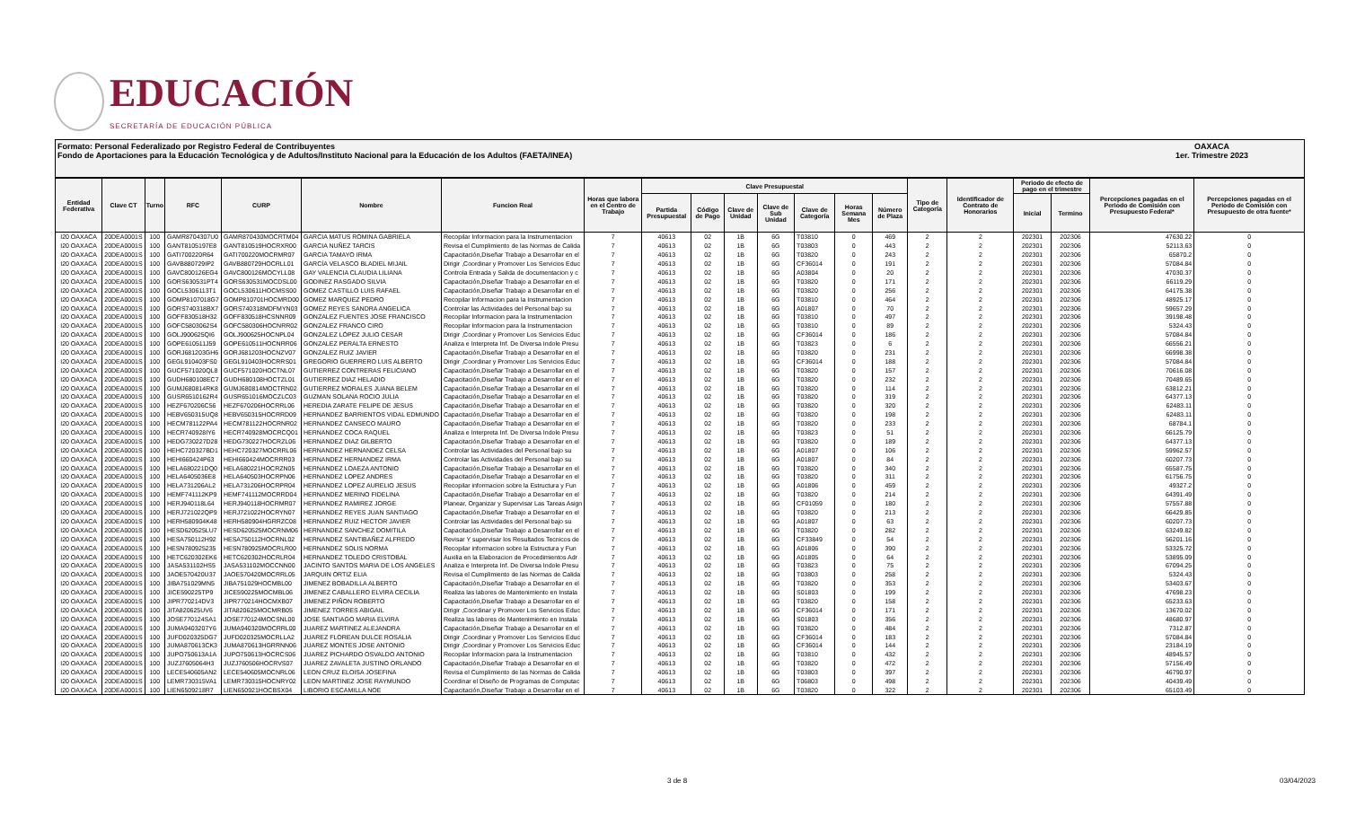EDUCACIÓN
SECRETARÍA DE EDUCACIÓN PÚBLICA
Formato: Personal Federalizado por Registro Federal de Contribuyentes
Fondo de Aportaciones para la Educación Tecnológica y de Adultos/Instituto Nacional para la Educación de los Adultos (FAETA/INEA)
OAXACA
1er. Trimestre 2023
| Entidad Federativa | Clave CT | Turno | RFC | CURP | Nombre | Funcion Real | Horas que labora en el Centro de Trabajo | Clave Presupuestal | | | | | | | Tipo de Categoría | Identificador de Contrato de Honorarios | Periodo de efecto de pago en el trimestre | | Percepciones pagadas en el Periodo de Comisión con Presupuesto Federal* | Percepciones pagadas en el Periodo de Comisión con Presupuesto de otra fuente* |
| --- | --- | --- | --- | --- | --- | --- | --- | --- | --- | --- | --- | --- | --- | --- | --- | --- | --- | --- | --- | --- |
| | | | | | | | | Partida Presupuestal | Código de Pago | Clave de Unidad | Clave de Sub Unidad | Clave de Categoría | Horas Semana Mes | Número de Plaza | | | Inicial | Termino | | |
| I20 OAXACA | 20DEA0001S | 100 | GAMR8704307U0 | GAMR870430MOCRTM04 | GARCIA MATUS ROMINA GABRIELA | Recopilar Informacion para la Instrumentacion | 7 | 40613 | 02 | 1B | 6G | T03810 | 0 | 469 | 2 | 2 | 202301 | 202306 | 47630.22 | 0 |
| I20 OAXACA | 20DEA0001S | 100 | GANT8105197E8 | GANT810519HOCRXR00 | GARCIA NUÑEZ TARCIS | Revisa el Cumplimiento de las Normas de Calida | 7 | 40613 | 02 | 1B | 6G | T03803 | 0 | 443 | 2 | 2 | 202301 | 202306 | 52113.63 | 0 |
| I20 OAXACA | 20DEA0001S | 100 | GATI700220R64 | GATI700220MOCRMR07 | GARCIA TAMAYO IRMA | Capacitación,Diseñar Trabajo a Desarrollar en el | 7 | 40613 | 02 | 1B | 6G | T03820 | 0 | 243 | 2 | 2 | 202301 | 202306 | 65870.2 | 0 |
| I20 OAXACA | 20DEA0001S | 100 | GAVB880729IP2 | GAVB880729HOCRLL01 | GARCÍA VELASCO BLADIEL MIJAIL | Dirigir ,Coordinar y Promover Los Servicios Educ | 7 | 40613 | 02 | 1B | 6G | CF36014 | 0 | 191 | 2 | 2 | 202301 | 202306 | 57084.84 | 0 |
| I20 OAXACA | 20DEA0001S | 100 | GAVC800126EG4 | GAVC800126MOCYLL08 | GAY VALENCIA CLAUDIA LILIANA | Controla Entrada y Salida de documentacion y c | 7 | 40613 | 02 | 1B | 6G | A03804 | 0 | 20 | 2 | 2 | 202301 | 202306 | 47030.37 | 0 |
| I20 OAXACA | 20DEA0001S | 100 | GORS630531PT4 | GORS630531MOCDSL00 | GODINEZ RASGADO SILVIA | Capacitación,Diseñar Trabajo a Desarrollar en el | 7 | 40613 | 02 | 1B | 6G | T03820 | 0 | 171 | 2 | 2 | 202301 | 202306 | 66119.29 | 0 |
| I20 OAXACA | 20DEA0001S | 100 | GOCL5306113T1 | GOCL530611HOCMSS00 | GOMEZ CASTILLO LUIS RAFAEL | Capacitación,Diseñar Trabajo a Desarrollar en el | 7 | 40613 | 02 | 1B | 6G | T03820 | 0 | 256 | 2 | 2 | 202301 | 202306 | 64175.38 | 0 |
| I20 OAXACA | 20DEA0001S | 100 | GOMP8107018G7 | GOMP810701HOCMRD00 | GOMEZ MARQUEZ PEDRO | Recopilar Informacion para la Instrumentacion | 7 | 40613 | 02 | 1B | 6G | T03810 | 0 | 464 | 2 | 2 | 202301 | 202306 | 48925.17 | 0 |
| I20 OAXACA | 20DEA0001S | 100 | GORS740318BX7 | GORS740318MDFMYN03 | GOMEZ REYES SANDRA ANGELICA | Controlar las Actividades del Personal bajo su | 7 | 40613 | 02 | 1B | 6G | A01807 | 0 | 70 | 2 | 2 | 202301 | 202306 | 59657.29 | 0 |
| I20 OAXACA | 20DEA0001S | 100 | GOFF830518H32 | GOFF830518HCSNNR09 | GONZALEZ FUENTES JOSE FRANCISCO | Recopilar Informacion para la Instrumentacion | 7 | 40613 | 02 | 1B | 6G | T03810 | 0 | 497 | 2 | 2 | 202301 | 202306 | 39198.48 | 0 |
| I20 OAXACA | 20DEA0001S | 100 | GOFC5803062S4 | GOFC580306HOCNRR02 | GONZALEZ FRANCO CIRO | Recopilar Informacion para la Instrumentacion | 7 | 40613 | 02 | 1B | 6G | T03810 | 0 | 89 | 2 | 2 | 202301 | 202306 | 5324.43 | 0 |
| I20 OAXACA | 20DEA0001S | 100 | GOLJ900625QI6 | GOLJ900625HOCNPL04 | GONZALEZ LÓPEZ JULIO CESAR | Dirigir ,Coordinar y Promover Los Servicios Educ | 7 | 40613 | 02 | 1B | 6G | CF36014 | 0 | 186 | 2 | 2 | 202301 | 202306 | 57084.84 | 0 |
| I20 OAXACA | 20DEA0001S | 100 | GOPE610511J59 | GOPE610511HOCNRR06 | GONZALEZ PERALTA ERNESTO | Analiza e Interpreta Inf. De Diversa Indole Presu | 7 | 40613 | 02 | 1B | 6G | T03823 | 0 | 6 | 2 | 2 | 202301 | 202306 | 66556.21 | 0 |
| I20 OAXACA | 20DEA0001S | 100 | GORJ681203GH6 | GORJ681203HOCNZV07 | GONZALEZ RUIZ JAVIER | Capacitación,Diseñar Trabajo a Desarrollar en el | 7 | 40613 | 02 | 1B | 6G | T03820 | 0 | 231 | 2 | 2 | 202301 | 202306 | 66998.38 | 0 |
| I20 OAXACA | 20DEA0001S | 100 | GEGL910403FS0 | GEGL910403HOCRRS01 | GREGORIO GUERRERO LUIS ALBERTO | Dirigir ,Coordinar y Promover Los Servicios Educ | 7 | 40613 | 02 | 1B | 6G | CF36014 | 0 | 188 | 2 | 2 | 202301 | 202306 | 57084.84 | 0 |
| I20 OAXACA | 20DEA0001S | 100 | GUCF571020QL8 | GUCF571020HOCTNL07 | GUTIERREZ CONTRERAS FELICIANO | Capacitación,Diseñar Trabajo a Desarrollar en el | 7 | 40613 | 02 | 1B | 6G | T03820 | 0 | 157 | 2 | 2 | 202301 | 202306 | 70616.08 | 0 |
| I20 OAXACA | 20DEA0001S | 100 | GUDH680108EC7 | GUDH680108HOCTZL01 | GUTIERREZ DIAZ HELADIO | Capacitación,Diseñar Trabajo a Desarrollar en el | 7 | 40613 | 02 | 1B | 6G | T03820 | 0 | 232 | 2 | 2 | 202301 | 202306 | 70489.65 | 0 |
| I20 OAXACA | 20DEA0001S | 100 | GUMJ680814RK8 | GUMJ680814MOCTRN02 | GUTIERREZ MORALES JUANA BELEM | Capacitación,Diseñar Trabajo a Desarrollar en el | 7 | 40613 | 02 | 1B | 6G | T03820 | 0 | 114 | 2 | 2 | 202301 | 202306 | 63812.21 | 0 |
| I20 OAXACA | 20DEA0001S | 100 | GUSR6510162R4 | GUSR651016MOCZLC03 | GUZMAN SOLANA ROCIO JULIA | Capacitación,Diseñar Trabajo a Desarrollar en el | 7 | 40613 | 02 | 1B | 6G | T03820 | 0 | 319 | 2 | 2 | 202301 | 202306 | 64377.13 | 0 |
| I20 OAXACA | 20DEA0001S | 100 | HEZF670206C56 | HEZF670206HOCRRL06 | HEREDIA ZARATE FELIPE DE JESUS | Capacitación,Diseñar Trabajo a Desarrollar en el | 7 | 40613 | 02 | 1B | 6G | T03820 | 0 | 320 | 2 | 2 | 202301 | 202306 | 62483.11 | 0 |
| I20 OAXACA | 20DEA0001S | 100 | HEBV650315UQ8 | HEBV650315HOCRRD09 | HERNANDEZ BARRIENTOS VIDAL EDMUNDO | Capacitación,Diseñar Trabajo a Desarrollar en el | 7 | 40613 | 02 | 1B | 6G | T03820 | 0 | 198 | 2 | 2 | 202301 | 202306 | 62483.11 | 0 |
| I20 OAXACA | 20DEA0001S | 100 | HECM781122PA4 | HECM781122HOCRNR02 | HERNANDEZ CANSECO MAURO | Capacitación,Diseñar Trabajo a Desarrollar en el | 7 | 40613 | 02 | 1B | 6G | T03820 | 0 | 233 | 2 | 2 | 202301 | 202306 | 68784.1 | 0 |
| I20 OAXACA | 20DEA0001S | 100 | HECR740928IY6 | HECR740928MOCRCQ01 | HERNANDEZ COCA RAQUEL | Analiza e Interpreta Inf. De Diversa Indole Presu | 7 | 40613 | 02 | 1B | 6G | T03823 | 0 | 51 | 2 | 2 | 202301 | 202306 | 66125.79 | 0 |
| I20 OAXACA | 20DEA0001S | 100 | HEDG730227D28 | HEDG730227HOCRZL06 | HERNANDEZ DIAZ GILBERTO | Capacitación,Diseñar Trabajo a Desarrollar en el | 7 | 40613 | 02 | 1B | 6G | T03820 | 0 | 189 | 2 | 2 | 202301 | 202306 | 64377.13 | 0 |
| I20 OAXACA | 20DEA0001S | 100 | HEHC720327BD1 | HEHC720327MOCRRL06 | HERNANDEZ HERNANDEZ CELSA | Controlar las Actividades del Personal bajo su | 7 | 40613 | 02 | 1B | 6G | A01807 | 0 | 106 | 2 | 2 | 202301 | 202306 | 59962.57 | 0 |
| I20 OAXACA | 20DEA0001S | 100 | HEHI660424P63 | HEHI660424MOCRRR03 | HERNANDEZ HERNANDEZ IRMA | Controlar las Actividades del Personal bajo su | 7 | 40613 | 02 | 1B | 6G | A01807 | 0 | 84 | 2 | 2 | 202301 | 202306 | 60207.73 | 0 |
| I20 OAXACA | 20DEA0001S | 100 | HELA680221DQ0 | HELA680221HOCRZN05 | HERNANDEZ LOAEZA ANTONIO | Capacitación,Diseñar Trabajo a Desarrollar en el | 7 | 40613 | 02 | 1B | 6G | T03820 | 0 | 340 | 2 | 2 | 202301 | 202306 | 65587.75 | 0 |
| I20 OAXACA | 20DEA0001S | 100 | HELA6405036E8 | HELA640503HOCRPN06 | HERNANDEZ LOPEZ ANDRES | Capacitación,Diseñar Trabajo a Desarrollar en el | 7 | 40613 | 02 | 1B | 6G | T03820 | 0 | 311 | 2 | 2 | 202301 | 202306 | 61756.75 | 0 |
| I20 OAXACA | 20DEA0001S | 100 | HELA731206AL2 | HELA731206HOCRPR04 | HERNANDEZ LOPEZ AURELIO JESUS | Recopilar informacion sobre la Estructura y Fun | 7 | 40613 | 02 | 1B | 6G | A01806 | 0 | 459 | 2 | 2 | 202301 | 202306 | 49327.2 | 0 |
| I20 OAXACA | 20DEA0001S | 100 | HEMF741112KP9 | HEMF741112MOCRRD04 | HERNANDEZ MERINO FIDELINA | Capacitación,Diseñar Trabajo a Desarrollar en el | 7 | 40613 | 02 | 1B | 6G | T03820 | 0 | 214 | 2 | 2 | 202301 | 202306 | 64391.49 | 0 |
| I20 OAXACA | 20DEA0001S | 100 | HERJ940118L64 | HERJ940118HOCRMR07 | HERNANDEZ RAMIREZ JORGE | Planear, Organizar y Supervisar Las Tareas Asign | 7 | 40613 | 02 | 1B | 6G | CF01059 | 0 | 180 | 2 | 2 | 202301 | 202306 | 57557.88 | 0 |
| I20 OAXACA | 20DEA0001S | 100 | HERJ721022QP9 | HERJ721022HOCRYN07 | HERNANDEZ REYES JUAN SANTIAGO | Capacitación,Diseñar Trabajo a Desarrollar en el | 7 | 40613 | 02 | 1B | 6G | T03820 | 0 | 213 | 2 | 2 | 202301 | 202306 | 66429.85 | 0 |
| I20 OAXACA | 20DEA0001S | 100 | HERH580904K48 | HERH580904HGRRZC08 | HERNANDEZ RUIZ HECTOR JAVIER | Controlar las Actividades del Personal bajo su | 7 | 40613 | 02 | 1B | 6G | A01807 | 0 | 63 | 2 | 2 | 202301 | 202306 | 60207.73 | 0 |
| I20 OAXACA | 20DEA0001S | 100 | HESD620525LU7 | HESD620525MOCRNM06 | HERNANDEZ SANCHEZ DOMITILA | Capacitación,Diseñar Trabajo a Desarrollar en el | 7 | 40613 | 02 | 1B | 6G | T03820 | 0 | 282 | 2 | 2 | 202301 | 202306 | 63249.82 | 0 |
| I20 OAXACA | 20DEA0001S | 100 | HESA750112H92 | HESA750112HOCRNL02 | HERNANDEZ SANTIBAÑEZ ALFREDO | Revisar Y supervisar los Resultados Tecnicos de | 7 | 40613 | 02 | 1B | 6G | CF33849 | 0 | 54 | 2 | 2 | 202301 | 202306 | 56201.16 | 0 |
| I20 OAXACA | 20DEA0001S | 100 | HESN780925235 | HESN780925MOCRLR00 | HERNANDEZ SOLIS NORMA | Recopilar informacion sobre la Estructura y Fun | 7 | 40613 | 02 | 1B | 6G | A01806 | 0 | 390 | 2 | 2 | 202301 | 202306 | 53325.72 | 0 |
| I20 OAXACA | 20DEA0001S | 100 | HETC620302EK6 | HETC620302HOCRLR04 | HERNANDEZ TOLEDO CRISTOBAL | Auxilia en la Elaboracion de Procedimientos Adr | 7 | 40613 | 02 | 1B | 6G | A01805 | 0 | 64 | 2 | 2 | 202301 | 202306 | 53895.09 | 0 |
| I20 OAXACA | 20DEA0001S | 100 | JASA531102HS5 | JASA531102MOCCNN00 | JACINTO SANTOS MARIA DE LOS ANGELES | Analiza e Interpreta Inf. De Diversa Indole Presu | 7 | 40613 | 02 | 1B | 6G | T03823 | 0 | 75 | 2 | 2 | 202301 | 202306 | 67094.25 | 0 |
| I20 OAXACA | 20DEA0001S | 100 | JAOE570420U37 | JAOE570420MOCRRL05 | JARQUIN ORTIZ ELIA | Revisa el Cumplimiento de las Normas de Calida | 7 | 40613 | 02 | 1B | 6G | T03803 | 0 | 258 | 2 | 2 | 202301 | 202306 | 5324.43 | 0 |
| I20 OAXACA | 20DEA0001S | 100 | JIBA751029MN5 | JIBA751029HOCMBL00 | JIMENEZ BOBADILLA ALBERTO | Capacitación,Diseñar Trabajo a Desarrollar en el | 7 | 40613 | 02 | 1B | 6G | T03820 | 0 | 353 | 2 | 2 | 202301 | 202306 | 53403.67 | 0 |
| I20 OAXACA | 20DEA0001S | 100 | JICE590225TP9 | JICE590225MOCMBL06 | JIMENEZ CABALLERO ELVIRA CECILIA | Realiza las labores de Mantenimiento en Instala | 7 | 40613 | 02 | 1B | 6G | S01803 | 0 | 199 | 2 | 2 | 202301 | 202306 | 47698.23 | 0 |
| I20 OAXACA | 20DEA0001S | 100 | JIPR770214DV3 | JIPR770214HOCMXB07 | JIMENEZ PIÑON ROBERTO | Capacitación,Diseñar Trabajo a Desarrollar en el | 7 | 40613 | 02 | 1B | 6G | T03820 | 0 | 158 | 2 | 2 | 202301 | 202306 | 65233.63 | 0 |
| I20 OAXACA | 20DEA0001S | 100 | JITA820625UV6 | JITA820625MOCMRB05 | JIMENEZ TORRES ABIGAIL | Dirigir ,Coordinar y Promover Los Servicios Educ | 7 | 40613 | 02 | 1B | 6G | CF36014 | 0 | 171 | 2 | 2 | 202301 | 202306 | 13670.02 | 0 |
| I20 OAXACA | 20DEA0001S | 100 | JOSE770124SA1 | JOSE770124MOCSNL00 | JOSE SANTIAGO MARIA ELVIRA | Realiza las labores de Mantenimiento en Instala | 7 | 40613 | 02 | 1B | 6G | S01803 | 0 | 356 | 2 | 2 | 202301 | 202306 | 48680.97 | 0 |
| I20 OAXACA | 20DEA0001S | 100 | JUMA9403207Y6 | JUMA940320MOCRRL00 | JUAREZ MARTINEZ ALEJANDRA | Capacitación,Diseñar Trabajo a Desarrollar en el | 7 | 40613 | 02 | 1B | 6G | T03820 | 0 | 484 | 2 | 2 | 202301 | 202306 | 7312.87 | 0 |
| I20 OAXACA | 20DEA0001S | 100 | JUFD020325DG7 | JUFD020325MOCRLLA2 | JUAREZ FLOREAN DULCE ROSALIA | Dirigir ,Coordinar y Promover Los Servicios Educ | 7 | 40613 | 02 | 1B | 6G | CF36014 | 0 | 183 | 2 | 2 | 202301 | 202306 | 57084.84 | 0 |
| I20 OAXACA | 20DEA0001S | 100 | JUMA870613CK3 | JUMA870613HGRRNN06 | JUAREZ MONTES JOSE ANTONIO | Dirigir ,Coordinar y Promover Los Servicios Educ | 7 | 40613 | 02 | 1B | 6G | CF36014 | 0 | 144 | 2 | 2 | 202301 | 202306 | 23184.19 | 0 |
| I20 OAXACA | 20DEA0001S | 100 | JUPO750613A1A | JUPO750613HOCRCS06 | JUAREZ PICHARDO OSVALDO ANTONIO | Recopilar Informacion para la Instrumentacion | 7 | 40613 | 02 | 1B | 6G | T03810 | 0 | 432 | 2 | 2 | 202301 | 202306 | 48945.57 | 0 |
| I20 OAXACA | 20DEA0001S | 100 | JUZJ7605064H3 | JUZJ760506HOCRVS07 | JUAREZ ZAVALETA JUSTINO ORLANDO | Capacitación,Diseñar Trabajo a Desarrollar en el | 7 | 40613 | 02 | 1B | 6G | T03820 | 0 | 472 | 2 | 2 | 202301 | 202306 | 57156.49 | 0 |
| I20 OAXACA | 20DEA0001S | 100 | LECE540605AN2 | LECE540605MOCNRL06 | LEON CRUZ ELOISA JOSEFINA | Revisa el Cumplimiento de las Normas de Calida | 7 | 40613 | 02 | 1B | 6G | T03803 | 0 | 397 | 2 | 2 | 202301 | 202306 | 46790.97 | 0 |
| I20 OAXACA | 20DEA0001S | 100 | LEMR730315VA1 | LEMR730315HOCNRY02 | LEON MARTINEZ JOSE RAYMUNDO | Coordinar el Diseño de Programas de Computac | 7 | 40613 | 02 | 1B | 6G | T06803 | 0 | 498 | 2 | 2 | 202301 | 202306 | 40439.49 | 0 |
| I20 OAXACA | 20DEA0001S | 100 | LIEN6509218R7 | LIEN650921HOCBSX04 | LIBORIO ESCAMILLA NOE | Capacitación,Diseñar Trabajo a Desarrollar en el | 7 | 40613 | 02 | 1B | 6G | T03820 | 0 | 322 | 2 | 2 | 202301 | 202306 | 65103.49 | 0 |
3 de 8 03/04/2023